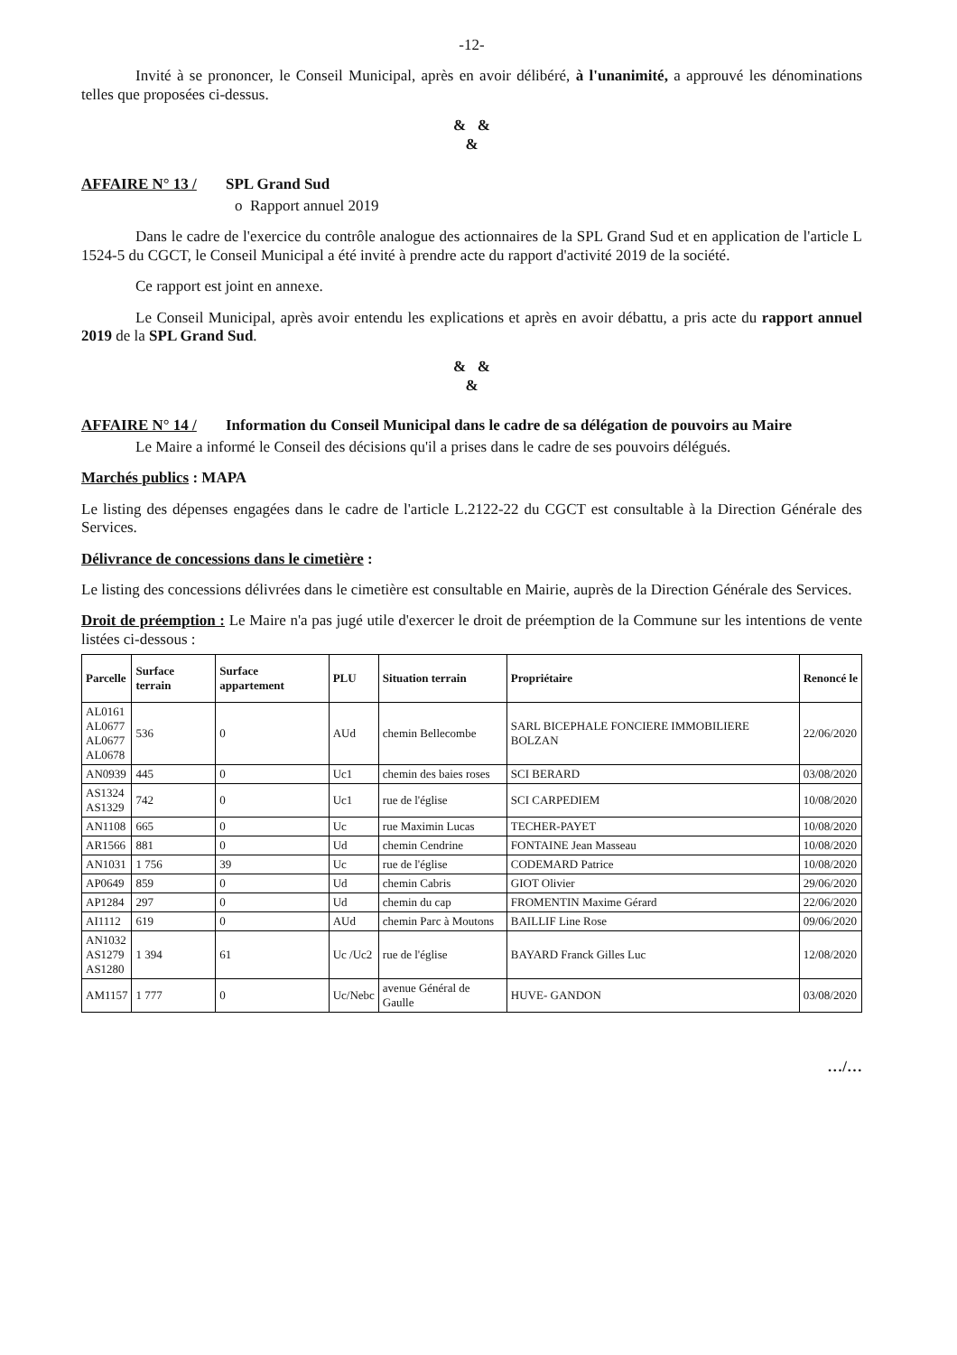-12-
Invité à se prononcer, le Conseil Municipal, après en avoir délibéré, à l'unanimité, a approuvé les dénominations telles que proposées ci-dessus.
& &
&
AFFAIRE N° 13 / SPL Grand Sud
o Rapport annuel 2019
Dans le cadre de l'exercice du contrôle analogue des actionnaires de la SPL Grand Sud et en application de l'article L 1524-5 du CGCT, le Conseil Municipal a été invité à prendre acte du rapport d'activité 2019 de la société.
Ce rapport est joint en annexe.
Le Conseil Municipal, après avoir entendu les explications et après en avoir débattu, a pris acte du rapport annuel 2019 de la SPL Grand Sud.
& &
&
AFFAIRE N° 14 / Information du Conseil Municipal dans le cadre de sa délégation de pouvoirs au Maire
Le Maire a informé le Conseil des décisions qu'il a prises dans le cadre de ses pouvoirs délégués.
Marchés publics : MAPA
Le listing des dépenses engagées dans le cadre de l'article L.2122-22 du CGCT est consultable à la Direction Générale des Services.
Délivrance de concessions dans le cimetière :
Le listing des concessions délivrées dans le cimetière est consultable en Mairie, auprès de la Direction Générale des Services.
Droit de préemption : Le Maire n'a pas jugé utile d'exercer le droit de préemption de la Commune sur les intentions de vente listées ci-dessous :
| Parcelle | Surface terrain | Surface appartement | PLU | Situation terrain | Propriétaire | Renoncé le |
| --- | --- | --- | --- | --- | --- | --- |
| AL0161 AL0677 AL0677 AL0678 | 536 | 0 | AUd | chemin Bellecombe | SARL BICEPHALE FONCIERE IMMOBILIERE BOLZAN | 22/06/2020 |
| AN0939 | 445 | 0 | Uc1 | chemin des baies roses | SCI BERARD | 03/08/2020 |
| AS1324 AS1329 | 742 | 0 | Uc1 | rue de l'église | SCI CARPEDIEM | 10/08/2020 |
| AN1108 | 665 | 0 | Uc | rue Maximin Lucas | TECHER-PAYET | 10/08/2020 |
| AR1566 | 881 | 0 | Ud | chemin Cendrine | FONTAINE Jean Masseau | 10/08/2020 |
| AN1031 | 1 756 | 39 | Uc | rue de l'église | CODEMARD Patrice | 10/08/2020 |
| AP0649 | 859 | 0 | Ud | chemin Cabris | GIOT Olivier | 29/06/2020 |
| AP1284 | 297 | 0 | Ud | chemin du cap | FROMENTIN Maxime Gérard | 22/06/2020 |
| AI1112 | 619 | 0 | AUd | chemin Parc à Moutons | BAILLIF Line Rose | 09/06/2020 |
| AN1032 AS1279 AS1280 | 1 394 | 61 | Uc /Uc2 | rue de l'église | BAYARD Franck Gilles Luc | 12/08/2020 |
| AM1157 | 1 777 | 0 | Uc/Nebc | avenue Général de Gaulle | HUVE- GANDON | 03/08/2020 |
…/…